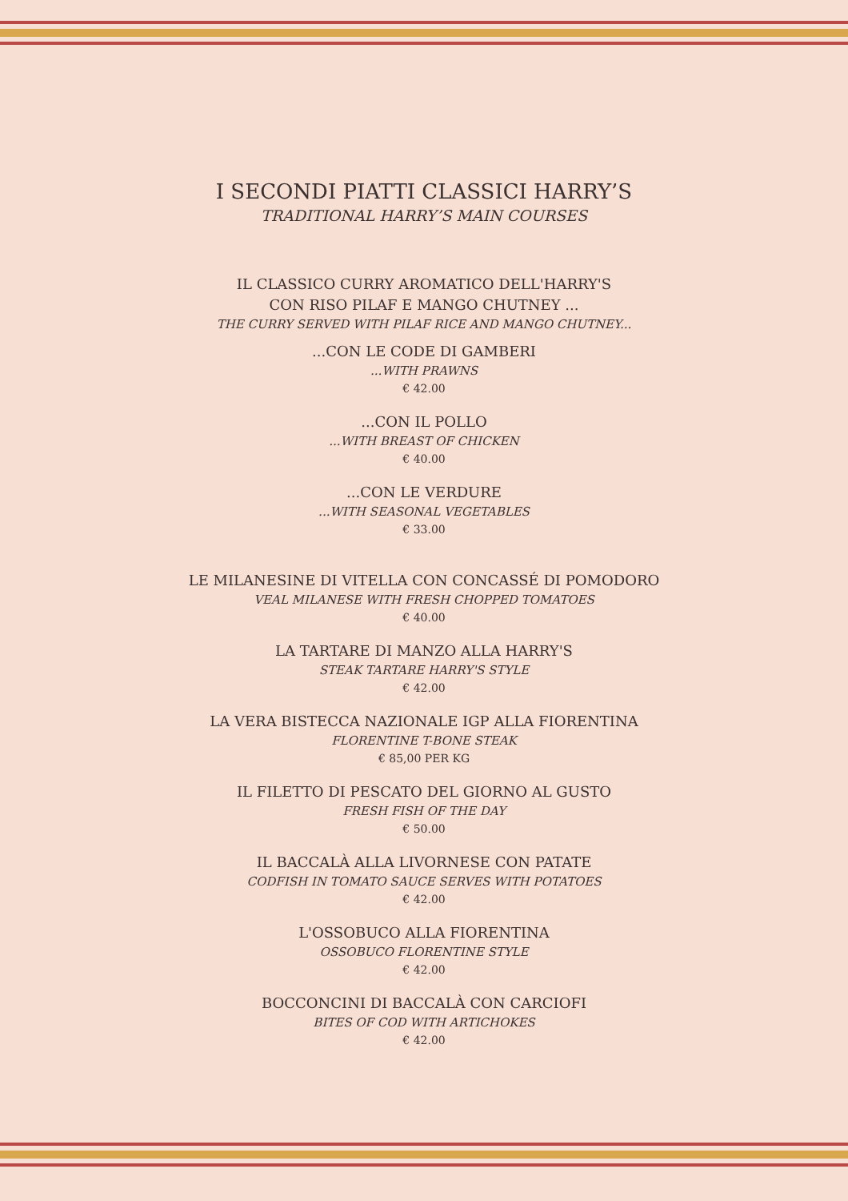I SECONDI PIATTI CLASSICI HARRY’S
TRADITIONAL HARRY’S MAIN COURSES
IL CLASSICO CURRY AROMATICO DELL'HARRY'S
CON RISO PILAF E MANGO CHUTNEY ...
THE CURRY SERVED WITH PILAF RICE AND MANGO CHUTNEY...
...CON LE CODE DI GAMBERI
...WITH PRAWNS
€ 42.00
...CON IL POLLO
...WITH BREAST OF CHICKEN
€ 40.00
...CON LE VERDURE
...WITH SEASONAL VEGETABLES
€ 33.00
LE MILANESINE DI VITELLA CON CONCASSÉ DI POMODORO
VEAL MILANESE WITH FRESH CHOPPED TOMATOES
€ 40.00
LA TARTARE DI MANZO ALLA HARRY'S
STEAK TARTARE HARRY'S STYLE
€ 42.00
LA VERA BISTECCA NAZIONALE IGP ALLA FIORENTINA
FLORENTINE T-BONE STEAK
€ 85,00 PER KG
IL FILETTO DI PESCATO DEL GIORNO AL GUSTO
FRESH FISH OF THE DAY
€ 50.00
IL BACCALÀ ALLA LIVORNESE CON PATATE
CODFISH IN TOMATO SAUCE SERVES WITH POTATOES
€ 42.00
L'OSSOBUCO ALLA FIORENTINA
OSSOBUCO FLORENTINE STYLE
€ 42.00
BOCCONCINI DI BACCALÀ CON CARCIOFI
BITES OF COD WITH ARTICHOKES
€ 42.00